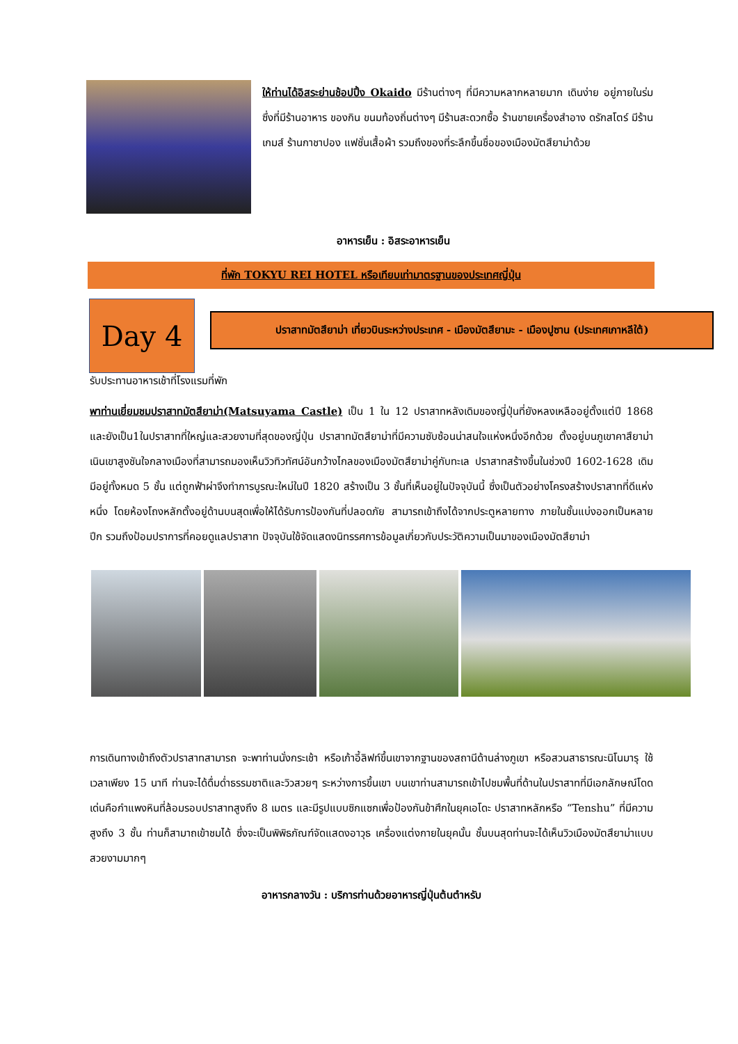ให้ท่านได้อิสระย่านช้อปปิ้ง Okaido มีร้านต่างๆ ที่มีความหลากหลายมาก เดินง่าย อยู่ภายในร่ม ซึ่งที่มีร้านอาหาร ของกิน ขนมท้องถิ่นต่างๆ มีร้านสะดวกซื้อ ร้านขายเครื่องสำอาง ดรักสโตร์ มีร้านเกมส์ ร้านกาชาปอง แฟชั่นเสื้อผ้า รวมถึงของที่ระลึกขึ้นชื่อของเมืองมัตสึยาม่าด้วย
อาหารเย็น : อิสระอาหารเย็น
ที่พัก TOKYU REI HOTEL หรือเทียบเท่ามาตรฐานของประเทศญี่ปุ่น
Day 4
ปราสาทมัตสึยาม่า เที่ยวบินระหว่างประเทศ - เมืองมัตสึยามะ - เมืองปูซาน (ประเทศเกาหลีใต้)
รับประทานอาหารเช้าที่โรงแรมที่พัก
พาท่านเยี่ยมชมปราสาทมัตสึยาม่า(Matsuyama Castle) เป็น 1 ใน 12 ปราสาทหลังเดิมของญี่ปุ่นที่ยังหลงเหลืออยู่ตั้งแต่ปี 1868 และยังเป็น1ในปราสาทที่ใหญ่และสวยงามที่สุดของญี่ปุ่น ปราสาทมัตสึยาม่าที่มีความซับซ้อนน่าสนใจแห่งหนึ่งอีกด้วย ตั้งอยู่บนภูเขาคาสึยาม่า เนินเขาสูงชันใจกลางเมืองที่สามารถมองเห็นวิวทิวทัศน์อันกว้างไกลของเมืองมัตสึยาม่าคู่กับทะเล ปราสาทสร้างขึ้นในช่วงปี 1602-1628 เดิมมีอยู่ทั้งหมด 5 ชั้น แต่ถูกฟ้าผ่าจึงทำการบูรณะใหม่ในปี 1820 สร้างเป็น 3 ชั้นที่เห็นอยู่ในปัจจุบันนี้ ซึ่งเป็นตัวอย่างโครงสร้างปราสาทที่ดีแห่งหนึ่ง โดยห้องโถงหลักตั้งอยู่ด้านบนสุดเพื่อให้ได้รับการป้องกันที่ปลอดภัย สามารถเข้าถึงได้จากประตูหลายทาง ภายในชั้นแบ่งออกเป็นหลายปีก รวมถึงป้อมปราการที่คอยดูแลปราสาท ปัจจุบันใช้จัดแสดงนิทรรศการข้อมูลเกี่ยวกับประวัติความเป็นมาของเมืองมัตสึยาม่า
การเดินทางเข้าถึงตัวปราสาทสามารถ จะพาท่านนั่งกระเช้า หรือเก้าอี้ลิฟท์ขึ้นเขาจากฐานของสถานีด้านล่างภูเขา หรือสวนสาธารณะนิโนมารุ ใช้เวลาเพียง 15 นาที ท่านจะได้ดื่มด่ำธรรมชาติและวิวสวยๆ ระหว่างการขึ้นเขา บนเขาท่านสามารถเข้าไปชมพื้นที่ด้านในปราสาทที่มีเอกลักษณ์โดดเด่นคือกำแพงหินที่ล้อมรอบปราสาทสูงถึง 8 เมตร และมีรูปแบบซิกแซกเพื่อป้องกันข้าศึกในยุคเอโดะ ปราสาทหลักหรือ “Tenshu” ที่มีความสูงถึง 3 ชั้น ท่านก็สามาถเข้าชมได้ ซึ่งจะเป็นพิพิธภัณฑ์จัดแสดงอาวุธ เครื่องแต่งกายในยุคนั้น ชั้นบนสุดท่านจะได้เห็นวิวเมืองมัตสึยาม่าแบบสวยงามมากๆ
อาหารกลางวัน : บริการท่านด้วยอาหารญี่ปุ่นต้นตำหรับ